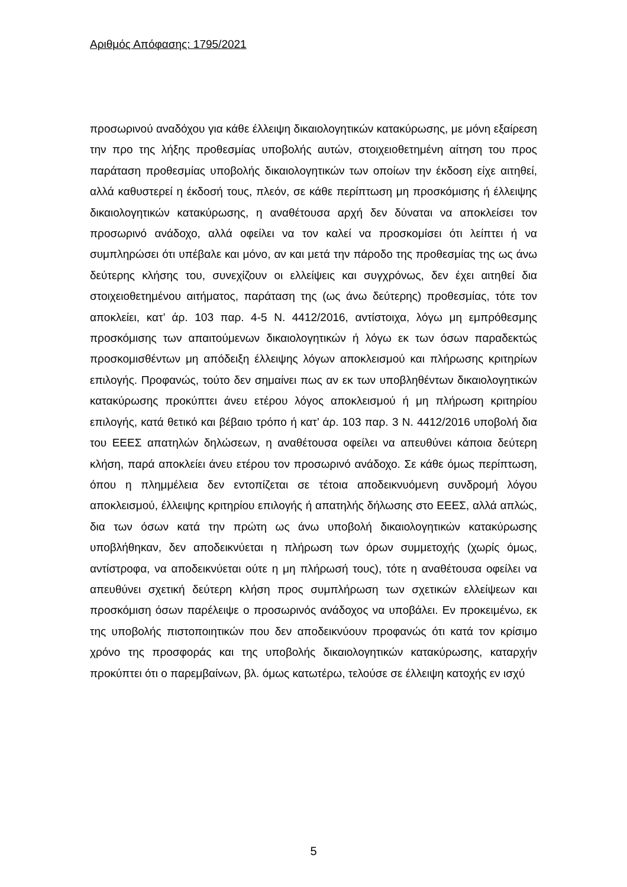Αριθμός Απόφασης: 1795/2021
προσωρινού αναδόχου για κάθε έλλειψη δικαιολογητικών κατακύρωσης, με μόνη εξαίρεση την προ της λήξης προθεσμίας υποβολής αυτών, στοιχειοθετημένη αίτηση του προς παράταση προθεσμίας υποβολής δικαιολογητικών των οποίων την έκδοση είχε αιτηθεί, αλλά καθυστερεί η έκδοσή τους, πλεόν, σε κάθε περίπτωση μη προσκόμισης ή έλλειψης δικαιολογητικών κατακύρωσης, η αναθέτουσα αρχή δεν δύναται να αποκλείσει τον προσωρινό ανάδοχο, αλλά οφείλει να τον καλεί να προσκομίσει ότι λείπτει ή να συμπληρώσει ότι υπέβαλε και μόνο, αν και μετά την πάροδο της προθεσμίας της ως άνω δεύτερης κλήσης του, συνεχίζουν οι ελλείψεις και συγχρόνως, δεν έχει αιτηθεί δια στοιχειοθετημένου αιτήματος, παράταση της (ως άνω δεύτερης) προθεσμίας, τότε τον αποκλείει, κατ’ άρ. 103 παρ. 4-5 Ν. 4412/2016, αντίστοιχα, λόγω μη εμπρόθεσμης προσκόμισης των απαιτούμενων δικαιολογητικών ή λόγω εκ των όσων παραδεκτώς προσκομισθέντων μη απόδειξη έλλειψης λόγων αποκλεισμού και πλήρωσης κριτηρίων επιλογής. Προφανώς, τούτο δεν σημαίνει πως αν εκ των υποβληθέντων δικαιολογητικών κατακύρωσης προκύπτει άνευ ετέρου λόγος αποκλεισμού ή μη πλήρωση κριτηρίου επιλογής, κατά θετικό και βέβαιο τρόπο ή κατ’ άρ. 103 παρ. 3 Ν. 4412/2016 υποβολή δια του ΕΕΕΣ απατηλών δηλώσεων, η αναθέτουσα οφείλει να απευθύνει κάποια δεύτερη κλήση, παρά αποκλείει άνευ ετέρου τον προσωρινό ανάδοχο. Σε κάθε όμως περίπτωση, όπου η πλημμέλεια δεν εντοπίζεται σε τέτοια αποδεικνυόμενη συνδρομή λόγου αποκλεισμού, έλλειψης κριτηρίου επιλογής ή απατηλής δήλωσης στο ΕΕΕΣ, αλλά απλώς, δια των όσων κατά την πρώτη ως άνω υποβολή δικαιολογητικών κατακύρωσης υποβλήθηκαν, δεν αποδεικνύεται η πλήρωση των όρων συμμετοχής (χωρίς όμως, αντίστροφα, να αποδεικνύεται ούτε η μη πλήρωσή τους), τότε η αναθέτουσα οφείλει να απευθύνει σχετική δεύτερη κλήση προς συμπλήρωση των σχετικών ελλείψεων και προσκόμιση όσων παρέλειψε ο προσωρινός ανάδοχος να υποβάλει. Εν προκειμένω, εκ της υποβολής πιστοποιητικών που δεν αποδεικνύουν προφανώς ότι κατά τον κρίσιμο χρόνο της προσφοράς και της υποβολής δικαιολογητικών κατακύρωσης, καταρχήν προκύπτει ότι ο παρεμβαίνων, βλ. όμως κατωτέρω, τελούσε σε έλλειψη κατοχής εν ισχύ
5